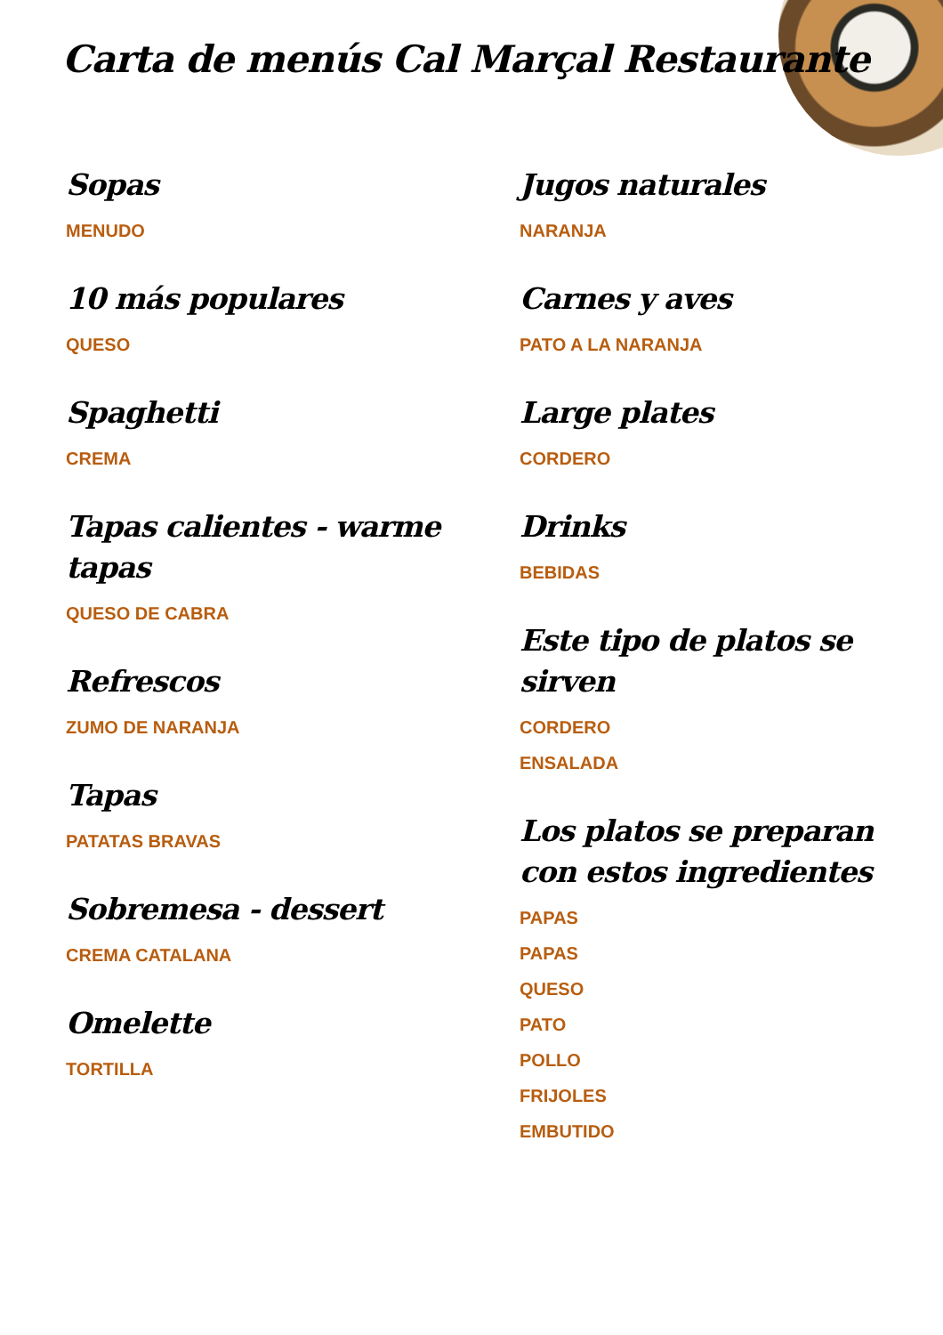Carta de menús Cal Marçal Restaurante
Sopas
MENUDO
10 más populares
QUESO
Spaghetti
CREMA
Tapas calientes - warme tapas
QUESO DE CABRA
Refrescos
ZUMO DE NARANJA
Tapas
PATATAS BRAVAS
Sobremesa - dessert
CREMA CATALANA
Omelette
TORTILLA
Jugos naturales
NARANJA
Carnes y aves
PATO A LA NARANJA
Large plates
CORDERO
Drinks
BEBIDAS
Este tipo de platos se sirven
CORDERO
ENSALADA
Los platos se preparan con estos ingredientes
PAPAS
PAPAS
QUESO
PATO
POLLO
FRIJOLES
EMBUTIDO